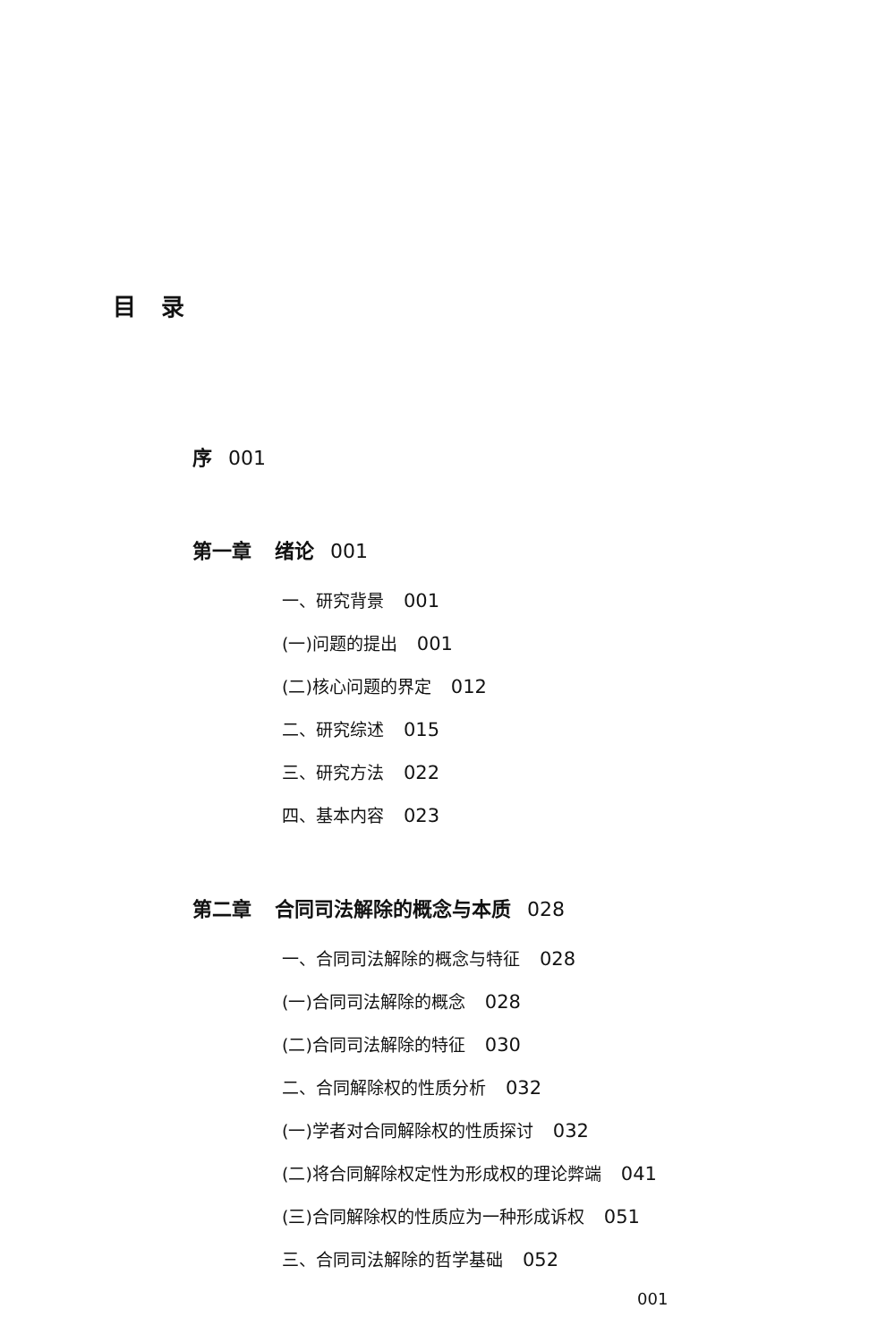目录
序 001
第一章 绪论 001
一、研究背景 001
(一)问题的提出 001
(二)核心问题的界定 012
二、研究综述 015
三、研究方法 022
四、基本内容 023
第二章 合同司法解除的概念与本质 028
一、合同司法解除的概念与特征 028
(一)合同司法解除的概念 028
(二)合同司法解除的特征 030
二、合同解除权的性质分析 032
(一)学者对合同解除权的性质探讨 032
(二)将合同解除权定性为形成权的理论弊端 041
(三)合同解除权的性质应为一种形成诉权 051
三、合同司法解除的哲学基础 052
001